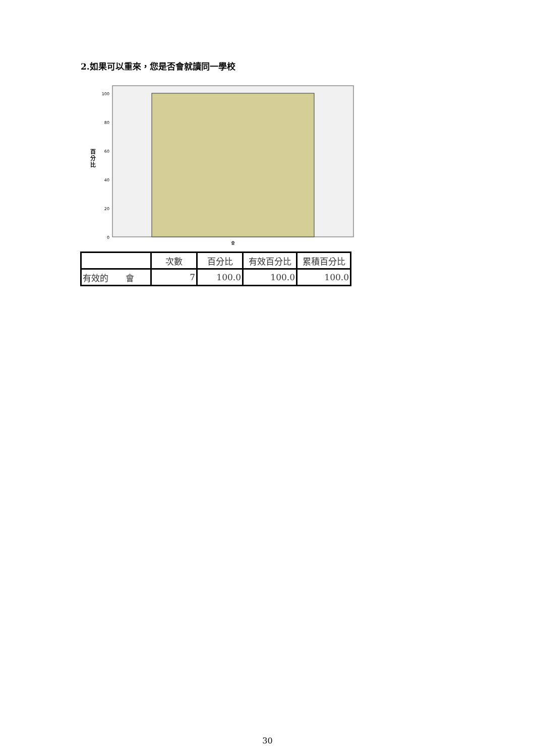2.如果可以重來，您是否會就讀同一學校
100
80
60
40
20
0
百
分
比
會
| | 次數 | 百分比 | 有效百分比 | 累積百分比 |
| --- | --- | --- | --- | --- |
| 有效的 會 | 7 | 100.0 | 100.0 | 100.0 |
30